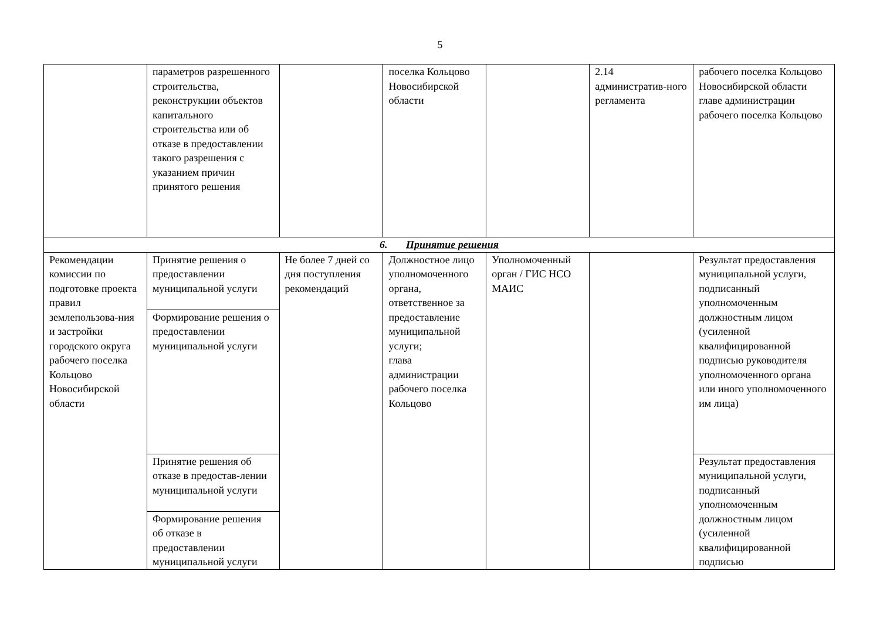5
| | параметров разрешенного строительства, реконструкции объектов капитального строительства или об отказе в предоставлении такого разрешения с указанием причин принятого решения | | поселка Кольцово Новосибирской области | | 2.14 административ-ного регламента | рабочего поселка Кольцово Новосибирской области главе администрации рабочего поселка Кольцово |
| 6. Принятие решения | | | | | | |
| Рекомендации комиссии по подготовке проекта правил землепользова-ния и застройки городского округа рабочего поселка Кольцово Новосибирской области | Принятие решения о предоставлении муниципальной услуги | Не более 7 дней со дня поступления рекомендаций | Должностное лицо уполномоченного органа, ответственное за предоставление муниципальной услуги; глава администрации рабочего поселка Кольцово | Уполномоченный орган / ГИС НСО МАИС | | Результат предоставления муниципальной услуги, подписанный уполномоченным должностным лицом (усиленной квалифицированной подписью руководителя уполномоченного органа или иного уполномоченного им лица) |
| | Формирование решения о предоставлении муниципальной услуги | | | | | |
| | Принятие решения об отказе в предостав-лении муниципальной услуги | | | | | Результат предоставления муниципальной услуги, подписанный уполномоченным должностным лицом (усиленной квалифицированной подписью |
| | Формирование решения об отказе в предоставлении муниципальной услуги | | | | | |